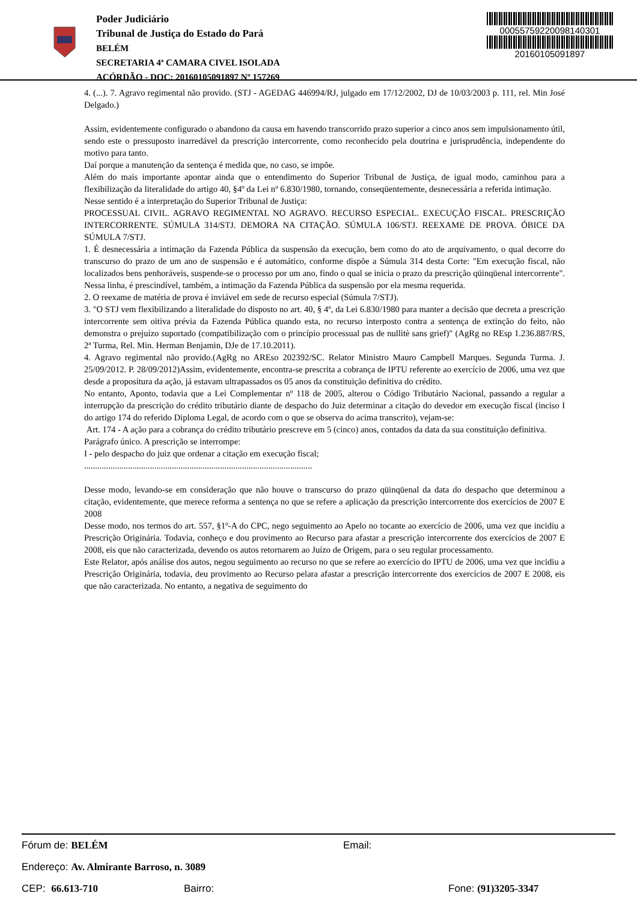Poder Judiciário
Tribunal de Justiça do Estado do Pará
BELÉM
SECRETARIA 4ª CAMARA CIVEL ISOLADA
ACÓRDÃO - DOC: 20160105091897 Nº 157269
00055759220098140301
20160105091897
4. (...). 7. Agravo regimental não provido. (STJ - AGEDAG 446994/RJ, julgado em 17/12/2002, DJ de 10/03/2003 p. 111, rel. Min José Delgado.)
Assim, evidentemente configurado o abandono da causa em havendo transcorrido prazo superior a cinco anos sem impulsionamento útil, sendo este o pressuposto inarredável da prescrição intercorrente, como reconhecido pela doutrina e jurisprudência, independente do motivo para tanto.
Daí porque a manutenção da sentença é medida que, no caso, se impõe.
Além do mais importante apontar ainda que o entendimento do Superior Tribunal de Justiça, de igual modo, caminhou para a flexibilização da literalidade do artigo 40, §4º da Lei nº 6.830/1980, tornando, conseqüentemente, desnecessária a referida intimação.
Nesse sentido é a interpretação do Superior Tribunal de Justiça:
PROCESSUAL CIVIL. AGRAVO REGIMENTAL NO AGRAVO. RECURSO ESPECIAL. EXECUÇÃO FISCAL. PRESCRIÇÃO INTERCORRENTE. SÚMULA 314/STJ. DEMORA NA CITAÇÃO. SÚMULA 106/STJ. REEXAME DE PROVA. ÓBICE DA SÚMULA 7/STJ.
1. É desnecessária a intimação da Fazenda Pública da suspensão da execução, bem como do ato de arquivamento, o qual decorre do transcurso do prazo de um ano de suspensão e é automático, conforme dispõe a Súmula 314 desta Corte: "Em execução fiscal, não localizados bens penhoráveis, suspende-se o processo por um ano, findo o qual se inicia o prazo da prescrição qüinqüenal intercorrente". Nessa linha, é prescindível, também, a intimação da Fazenda Pública da suspensão por ela mesma requerida.
2. O reexame de matéria de prova é inviável em sede de recurso especial (Súmula 7/STJ).
3. "O STJ vem flexibilizando a literalidade do disposto no art. 40, § 4º, da Lei 6.830/1980 para manter a decisão que decreta a prescrição intercorrente sem oitiva prévia da Fazenda Pública quando esta, no recurso interposto contra a sentença de extinção do feito, não demonstra o prejuízo suportado (compatibilização com o princípio processual pas de nullitè sans grief)" (AgRg no REsp 1.236.887/RS, 2ª Turma, Rel. Min. Herman Benjamin, DJe de 17.10.2011).
4. Agravo regimental não provido.(AgRg no AREso 202392/SC. Relator Ministro Mauro Campbell Marques. Segunda Turma. J. 25/09/2012. P. 28/09/2012)Assim, evidentemente, encontra-se prescrita a cobrança de IPTU referente ao exercício de 2006, uma vez que desde a propositura da ação, já estavam ultrapassados os 05 anos da constituição definitiva do crédito.
No entanto, Aponto, todavia que a Lei Complementar nº 118 de 2005, alterou o Código Tributário Nacional, passando a regular a interrupção da prescrição do crédito tributário diante de despacho do Juiz determinar a citação do devedor em execução fiscal (inciso I do artigo 174 do referido Diploma Legal, de acordo com o que se observa do acima transcrito), vejam-se:
Art. 174 - A ação para a cobrança do crédito tributário prescreve em 5 (cinco) anos, contados da data da sua constituição definitiva.
Parágrafo único. A prescrição se interrompe:
I - pelo despacho do juiz que ordenar a citação em execução fiscal;
........................................................................................................
Desse modo, levando-se em consideração que não houve o transcurso do prazo qüinqüenal da data do despacho que determinou a citação, evidentemente, que merece reforma a sentença no que se refere a aplicação da prescrição intercorrente dos exercícios de 2007 E 2008
Desse modo, nos termos do art. 557, §1º-A do CPC, nego seguimento ao Apelo no tocante ao exercício de 2006, uma vez que incidiu a Prescrição Originária. Todavia, conheço e dou provimento ao Recurso para afastar a prescrição intercorrente dos exercícios de 2007 E 2008, eis que não caracterizada, devendo os autos retornarem ao Juízo de Origem, para o seu regular processamento.
Este Relator, após análise dos autos, negou seguimento ao recurso no que se refere ao exercício do IPTU de 2006, uma vez que incidiu a Prescrição Originária, todavia, deu provimento ao Recurso pelara afastar a prescrição intercorrente dos exercícios de 2007 E 2008, eis que não caracterizada. No entanto, a negativa de seguimento do
Fórum de: BELÉM Email:
Endereço: Av. Almirante Barroso, n. 3089
CEP: 66.613-710 Bairro: Fone: (91)3205-3347